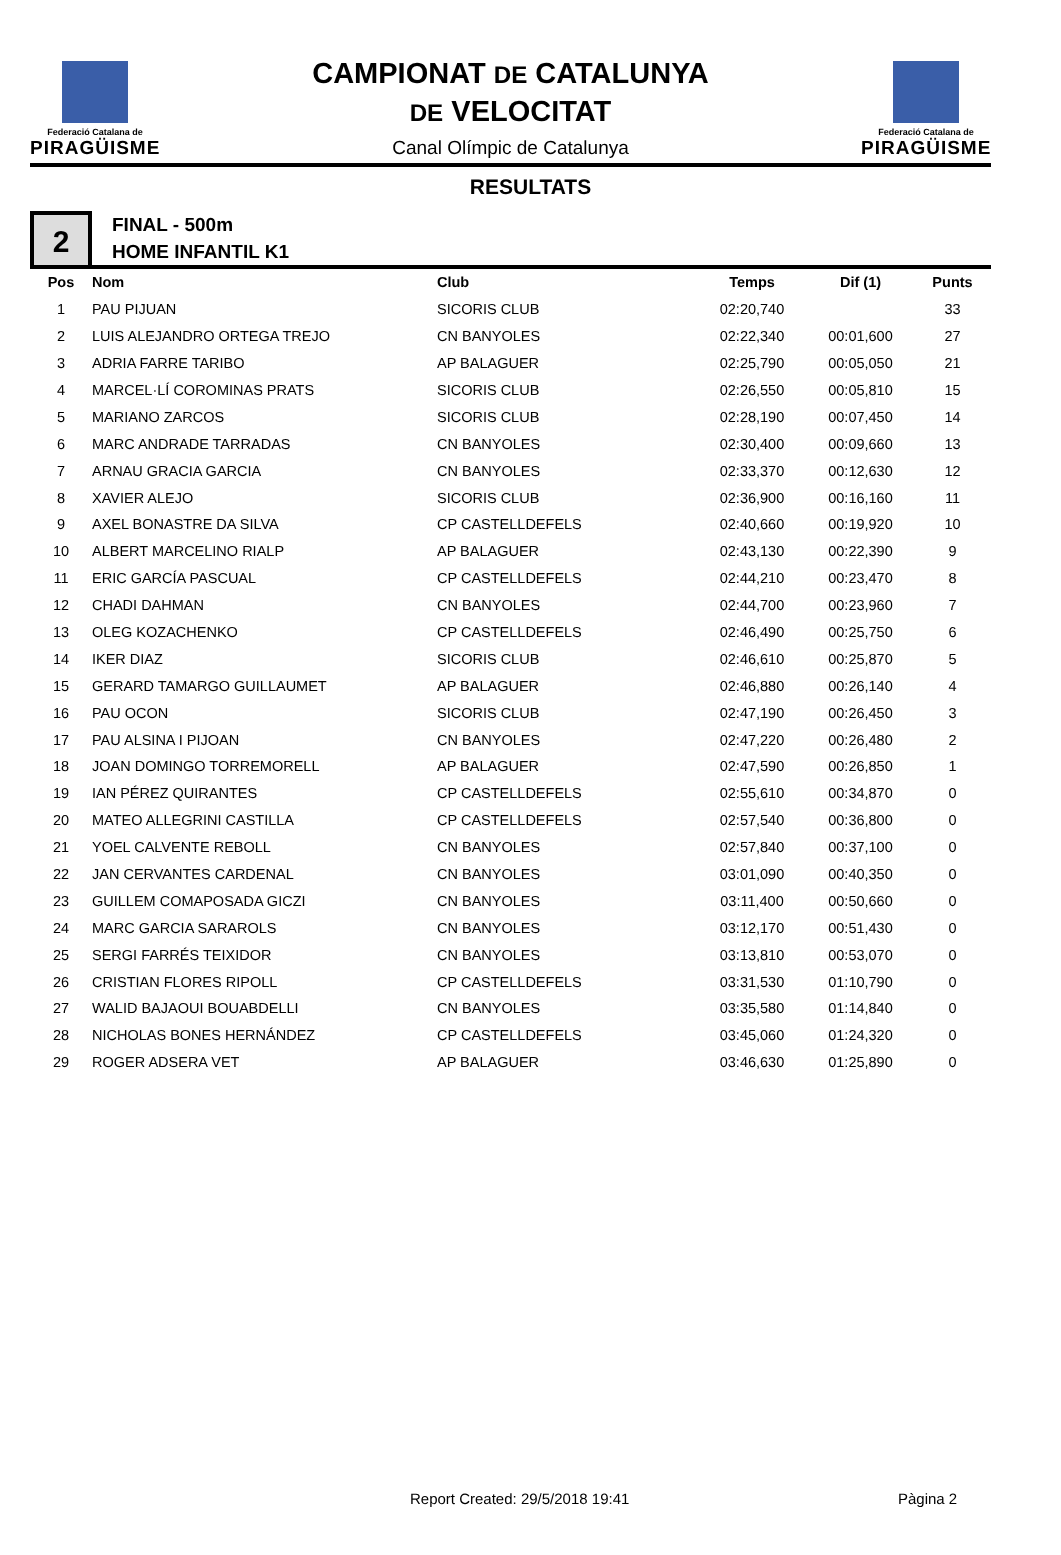Federació Catalana de
PIRAGÜISME
CAMPIONAT DE CATALUNYA
DE VELOCITAT
Canal Olímpic de Catalunya
Federació Catalana de
PIRAGÜISME
RESULTATS
2
FINAL - 500m
HOME INFANTIL K1
| Pos | Nom | Club | Temps | Dif (1) | Punts |
| --- | --- | --- | --- | --- | --- |
| 1 | PAU PIJUAN | SICORIS CLUB | 02:20,740 | | 33 |
| 2 | LUIS ALEJANDRO ORTEGA TREJO | CN BANYOLES | 02:22,340 | 00:01,600 | 27 |
| 3 | ADRIA FARRE TARIBO | AP BALAGUER | 02:25,790 | 00:05,050 | 21 |
| 4 | MARCEL·LÍ COROMINAS PRATS | SICORIS CLUB | 02:26,550 | 00:05,810 | 15 |
| 5 | MARIANO ZARCOS | SICORIS CLUB | 02:28,190 | 00:07,450 | 14 |
| 6 | MARC ANDRADE TARRADAS | CN BANYOLES | 02:30,400 | 00:09,660 | 13 |
| 7 | ARNAU GRACIA GARCIA | CN BANYOLES | 02:33,370 | 00:12,630 | 12 |
| 8 | XAVIER ALEJO | SICORIS CLUB | 02:36,900 | 00:16,160 | 11 |
| 9 | AXEL BONASTRE DA SILVA | CP CASTELLDEFELS | 02:40,660 | 00:19,920 | 10 |
| 10 | ALBERT MARCELINO RIALP | AP BALAGUER | 02:43,130 | 00:22,390 | 9 |
| 11 | ERIC GARCÍA PASCUAL | CP CASTELLDEFELS | 02:44,210 | 00:23,470 | 8 |
| 12 | CHADI DAHMAN | CN BANYOLES | 02:44,700 | 00:23,960 | 7 |
| 13 | OLEG KOZACHENKO | CP CASTELLDEFELS | 02:46,490 | 00:25,750 | 6 |
| 14 | IKER DIAZ | SICORIS CLUB | 02:46,610 | 00:25,870 | 5 |
| 15 | GERARD TAMARGO GUILLAUMET | AP BALAGUER | 02:46,880 | 00:26,140 | 4 |
| 16 | PAU OCON | SICORIS CLUB | 02:47,190 | 00:26,450 | 3 |
| 17 | PAU ALSINA I PIJOAN | CN BANYOLES | 02:47,220 | 00:26,480 | 2 |
| 18 | JOAN DOMINGO TORREMORELL | AP BALAGUER | 02:47,590 | 00:26,850 | 1 |
| 19 | IAN PÉREZ QUIRANTES | CP CASTELLDEFELS | 02:55,610 | 00:34,870 | 0 |
| 20 | MATEO ALLEGRINI CASTILLA | CP CASTELLDEFELS | 02:57,540 | 00:36,800 | 0 |
| 21 | YOEL CALVENTE REBOLL | CN BANYOLES | 02:57,840 | 00:37,100 | 0 |
| 22 | JAN CERVANTES CARDENAL | CN BANYOLES | 03:01,090 | 00:40,350 | 0 |
| 23 | GUILLEM COMAPOSADA GICZI | CN BANYOLES | 03:11,400 | 00:50,660 | 0 |
| 24 | MARC GARCIA SARAROLS | CN BANYOLES | 03:12,170 | 00:51,430 | 0 |
| 25 | SERGI FARRÉS TEIXIDOR | CN BANYOLES | 03:13,810 | 00:53,070 | 0 |
| 26 | CRISTIAN FLORES RIPOLL | CP CASTELLDEFELS | 03:31,530 | 01:10,790 | 0 |
| 27 | WALID BAJAOUI BOUABDELLI | CN BANYOLES | 03:35,580 | 01:14,840 | 0 |
| 28 | NICHOLAS BONES HERNÁNDEZ | CP CASTELLDEFELS | 03:45,060 | 01:24,320 | 0 |
| 29 | ROGER ADSERA VET | AP BALAGUER | 03:46,630 | 01:25,890 | 0 |
Report Created: 29/5/2018 19:41
Pàgina 2